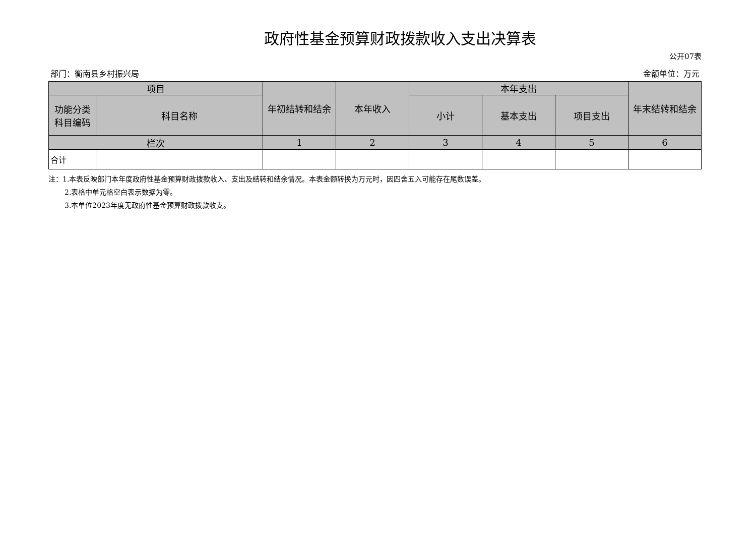政府性基金预算财政拨款收入支出决算表
公开07表
部门：衡南县乡村振兴局 金额单位：万元
| 项目 | | 年初结转和结余 | 本年收入 | 本年支出 | | | 年末结转和结余 |
| --- | --- | --- | --- | --- | --- | --- | --- |
| 功能分类 科目编码 | 科目名称 | | | 小计 | 基本支出 | 项目支出 | |
| 栏次 | | 1 | 2 | 3 | 4 | 5 | 6 |
| 合计 | | | | | | | |
注：1.本表反映部门本年度政府性基金预算财政拨款收入、支出及结转和结余情况。本表金额转换为万元时，因四舍五入可能存在尾数误差。
2.表格中单元格空白表示数据为零。
3.本单位2023年度无政府性基金预算财政拨款收支。